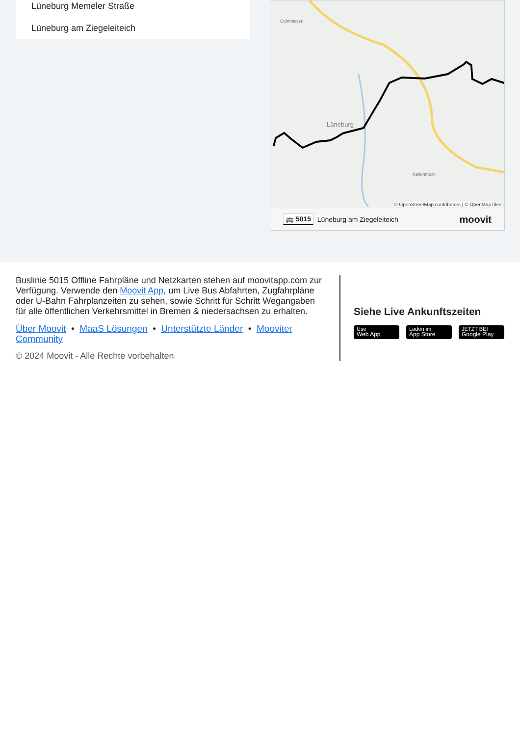Lüneburg Memeler Straße
Lüneburg am Ziegeleiteich
Ochtmissen
Lüneburg
Kaltenmoor
© OpenStreetMap contributors | © OpenMapTiles
🚌 5015 Lüneburg am Ziegeleiteich moovit
Buslinie 5015 Offline Fahrpläne und Netzkarten stehen auf moovitapp.com zur Verfügung. Verwende den Moovit App, um Live Bus Abfahrten, Zugfahrpläne oder U-Bahn Fahrplanzeiten zu sehen, sowie Schritt für Schritt Wegangaben für alle öffentlichen Verkehrsmittel in Bremen & niedersachsen zu erhalten.
Über Moovit • MaaS Lösungen • Unterstützte Länder • Mooviter Community
© 2024 Moovit - Alle Rechte vorbehalten
Siehe Live Ankunftszeiten
Use
Web App
Laden im
App Store
JETZT BEI
Google Play